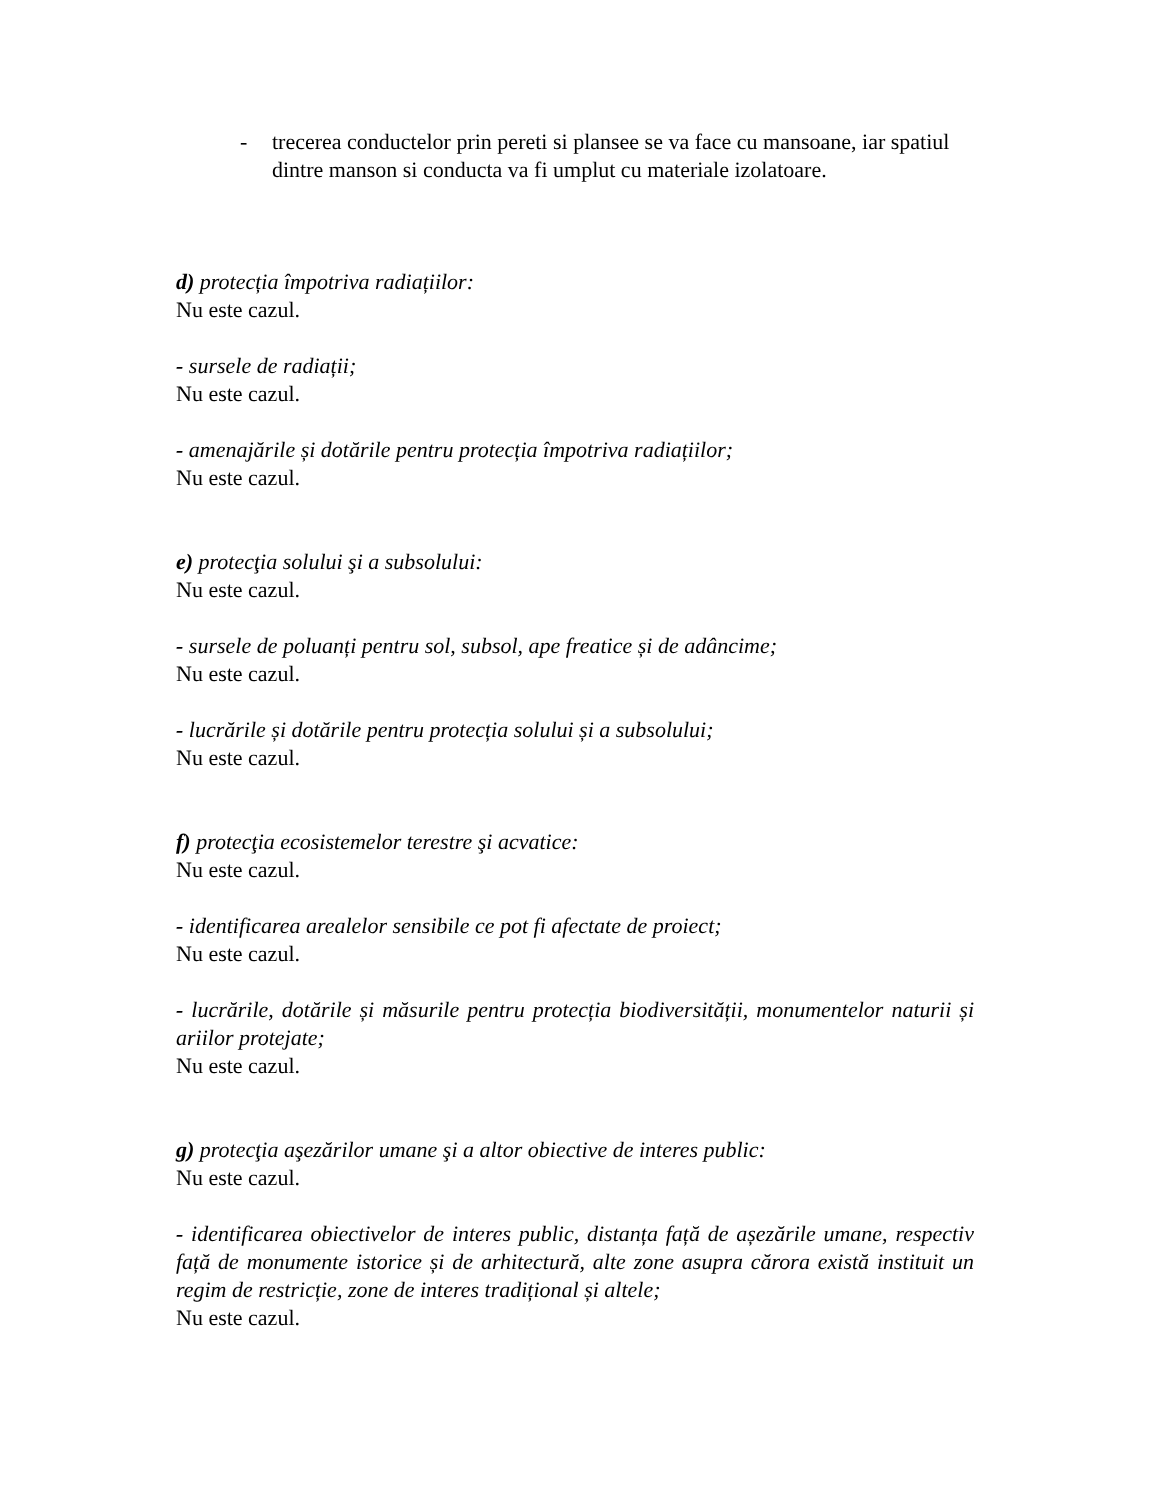- trecerea conductelor prin pereti si plansee se va face cu mansoane, iar spatiul dintre manson si conducta va fi umplut cu materiale izolatoare.
d) protecția împotriva radiațiilor:
Nu este cazul.
- sursele de radiații;
Nu este cazul.
- amenajările și dotările pentru protecția împotriva radiațiilor;
Nu este cazul.
e) protecţia solului şi a subsolului:
Nu este cazul.
- sursele de poluanți pentru sol, subsol, ape freatice și de adâncime;
Nu este cazul.
- lucrările și dotările pentru protecția solului și a subsolului;
Nu este cazul.
f) protecţia ecosistemelor terestre şi acvatice:
Nu este cazul.
- identificarea arealelor sensibile ce pot fi afectate de proiect;
Nu este cazul.
- lucrările, dotările și măsurile pentru protecția biodiversității, monumentelor naturii și ariilor protejate;
Nu este cazul.
g) protecţia aşezărilor umane şi a altor obiective de interes public:
Nu este cazul.
- identificarea obiectivelor de interes public, distanța față de așezările umane, respectiv față de monumente istorice și de arhitectură, alte zone asupra cărora există instituit un regim de restricție, zone de interes tradițional și altele;
Nu este cazul.